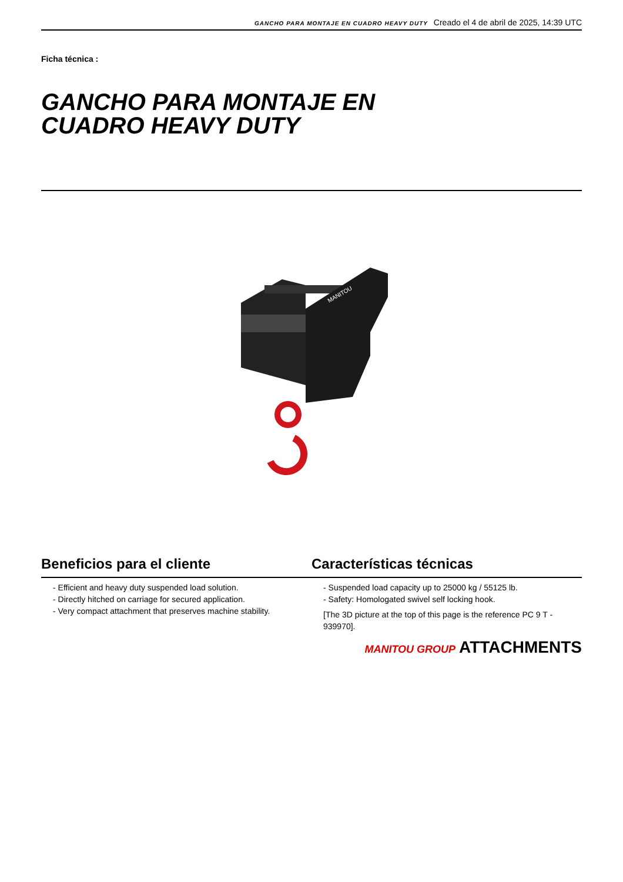GANCHO PARA MONTAJE EN CUADRO HEAVY DUTY Creado el 4 de abril de 2025, 14:39 UTC
Ficha técnica :
GANCHO PARA MONTAJE EN
CUADRO HEAVY DUTY
MANITOU
Beneficios para el cliente
- Efficient and heavy duty suspended load solution.
- Directly hitched on carriage for secured application.
- Very compact attachment that preserves machine stability.
Características técnicas
- Suspended load capacity up to 25000 kg / 55125 lb.
- Safety: Homologated swivel self locking hook.
[The 3D picture at the top of this page is the reference PC 9 T - 939970].
MANITOU GROUP ATTACHMENTS